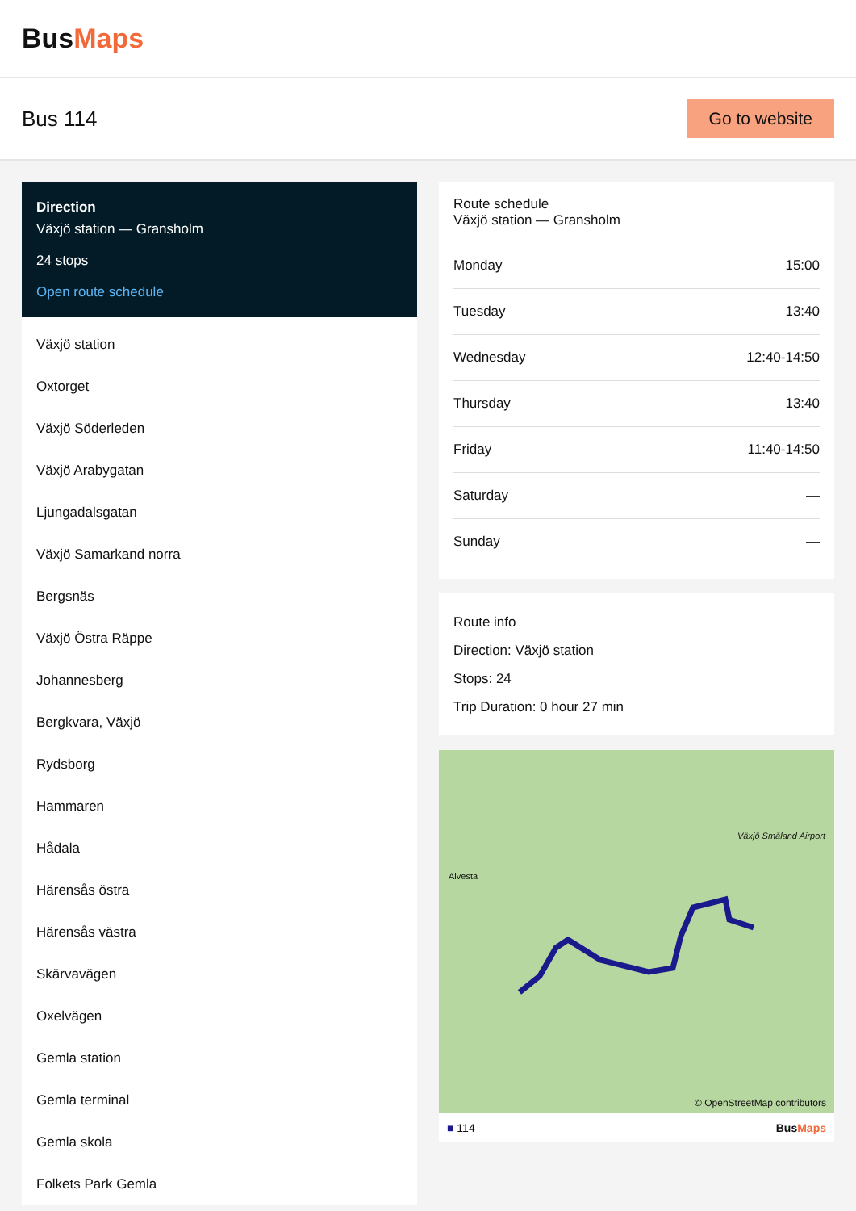BusMaps
Bus 114
Go to website
Direction
Växjö station — Gransholm
24 stops
Open route schedule
Växjö station
Oxtorget
Växjö Söderleden
Växjö Arabygatan
Ljungadalsgatan
Växjö Samarkand norra
Bergsnäs
Växjö Östra Räppe
Johannesberg
Bergkvara, Växjö
Rydsborg
Hammaren
Hådala
Härensås östra
Härensås västra
Skärvavägen
Oxelvägen
Gemla station
Gemla terminal
Gemla skola
Folkets Park Gemla
Route schedule
Växjö station — Gransholm
| Monday | 15:00 |
| Tuesday | 13:40 |
| Wednesday | 12:40-14:50 |
| Thursday | 13:40 |
| Friday | 11:40-14:50 |
| Saturday | — |
| Sunday | — |
Route info
Direction: Växjö station
Stops: 24
Trip Duration: 0 hour 27 min
Alvesta
Växjö Småland Airport
© OpenStreetMap contributors
■ 114 BusMaps